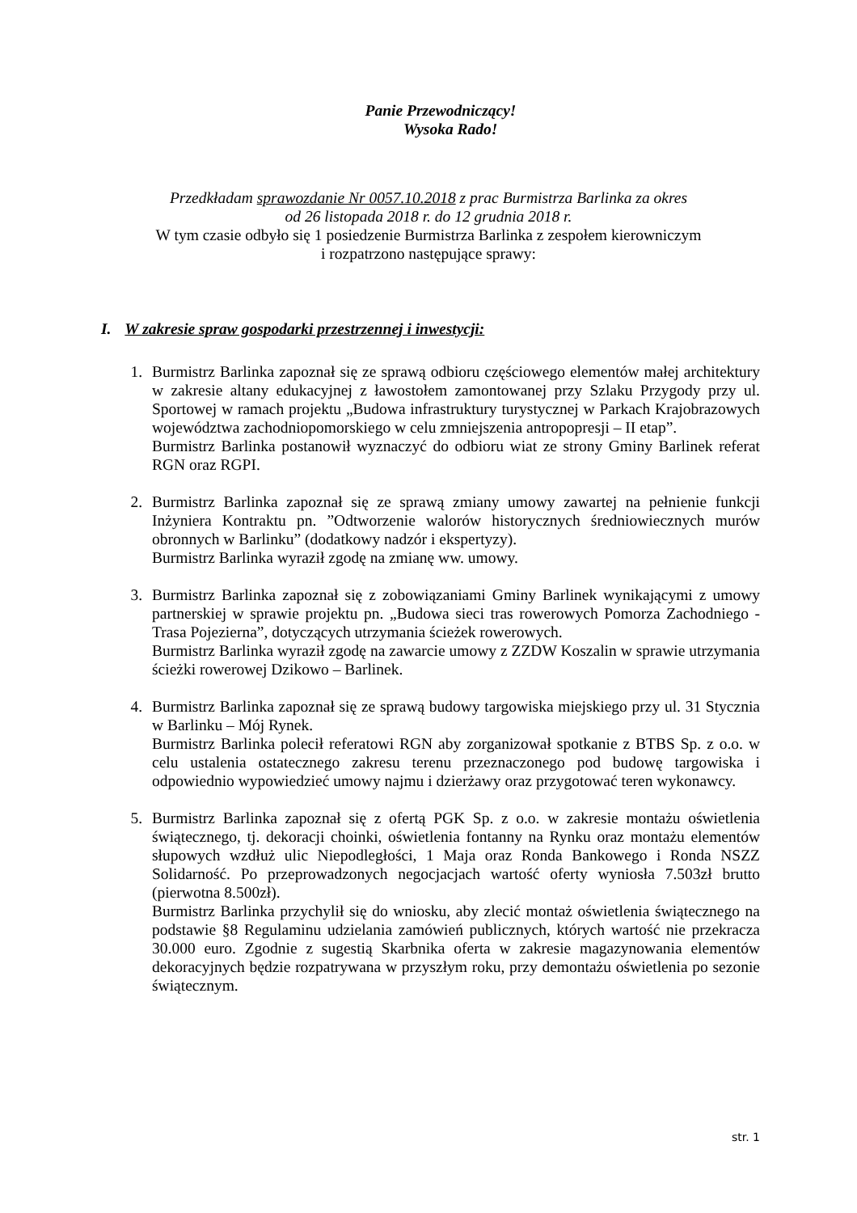Panie Przewodniczący!
Wysoka Rado!
Przedkładam sprawozdanie Nr 0057.10.2018 z prac Burmistrza Barlinka za okres
od 26 listopada 2018 r. do 12 grudnia 2018 r.
W tym czasie odbyło się 1 posiedzenie Burmistrza Barlinka z zespołem kierowniczym
i rozpatrzono następujące sprawy:
I. W zakresie spraw gospodarki przestrzennej i inwestycji:
1. Burmistrz Barlinka zapoznał się ze sprawą odbioru częściowego elementów małej architektury w zakresie altany edukacyjnej z ławostołem zamontowanej przy Szlaku Przygody przy ul. Sportowej w ramach projektu „Budowa infrastruktury turystycznej w Parkach Krajobrazowych województwa zachodniopomorskiego w celu zmniejszenia antropopresji – II etap”.
Burmistrz Barlinka postanowił wyznaczyć do odbioru wiat ze strony Gminy Barlinek referat RGN oraz RGPI.
2. Burmistrz Barlinka zapoznał się ze sprawą zmiany umowy zawartej na pełnienie funkcji Inżyniera Kontraktu pn. ”Odtworzenie walorów historycznych średniowiecznych murów obronnych w Barlinku” (dodatkowy nadzór i ekspertyzy).
Burmistrz Barlinka wyraził zgodę na zmianę ww. umowy.
3. Burmistrz Barlinka zapoznał się z zobowiązaniami Gminy Barlinek wynikającymi z umowy partnerskiej w sprawie projektu pn. „Budowa sieci tras rowerowych Pomorza Zachodniego -Trasa Pojezierna”, dotyczących utrzymania ścieżek rowerowych.
Burmistrz Barlinka wyraził zgodę na zawarcie umowy z ZZDW Koszalin w sprawie utrzymania ścieżki rowerowej Dzikowo – Barlinek.
4. Burmistrz Barlinka zapoznał się ze sprawą budowy targowiska miejskiego przy ul. 31 Stycznia w Barlinku – Mój Rynek.
Burmistrz Barlinka polecił referatowi RGN aby zorganizował spotkanie z BTBS Sp. z o.o. w celu ustalenia ostatecznego zakresu terenu przeznaczonego pod budowę targowiska i odpowiednio wypowiedzieć umowy najmu i dzierżawy oraz przygotować teren wykonawcy.
5. Burmistrz Barlinka zapoznał się z ofertą PGK Sp. z o.o. w zakresie montażu oświetlenia świątecznego, tj. dekoracji choinki, oświetlenia fontanny na Rynku oraz montażu elementów słupowych wzdłuż ulic Niepodległości, 1 Maja oraz Ronda Bankowego i Ronda NSZZ Solidarność. Po przeprowadzonych negocjacjach wartość oferty wyniosła 7.503zł brutto (pierwotna 8.500zł).
Burmistrz Barlinka przychylił się do wniosku, aby zlecić montaż oświetlenia świątecznego na podstawie §8 Regulaminu udzielania zamówień publicznych, których wartość nie przekracza 30.000 euro. Zgodnie z sugestią Skarbnika oferta w zakresie magazynowania elementów dekoracyjnych będzie rozpatrywana w przyszłym roku, przy demontażu oświetlenia po sezonie świątecznym.
str. 1